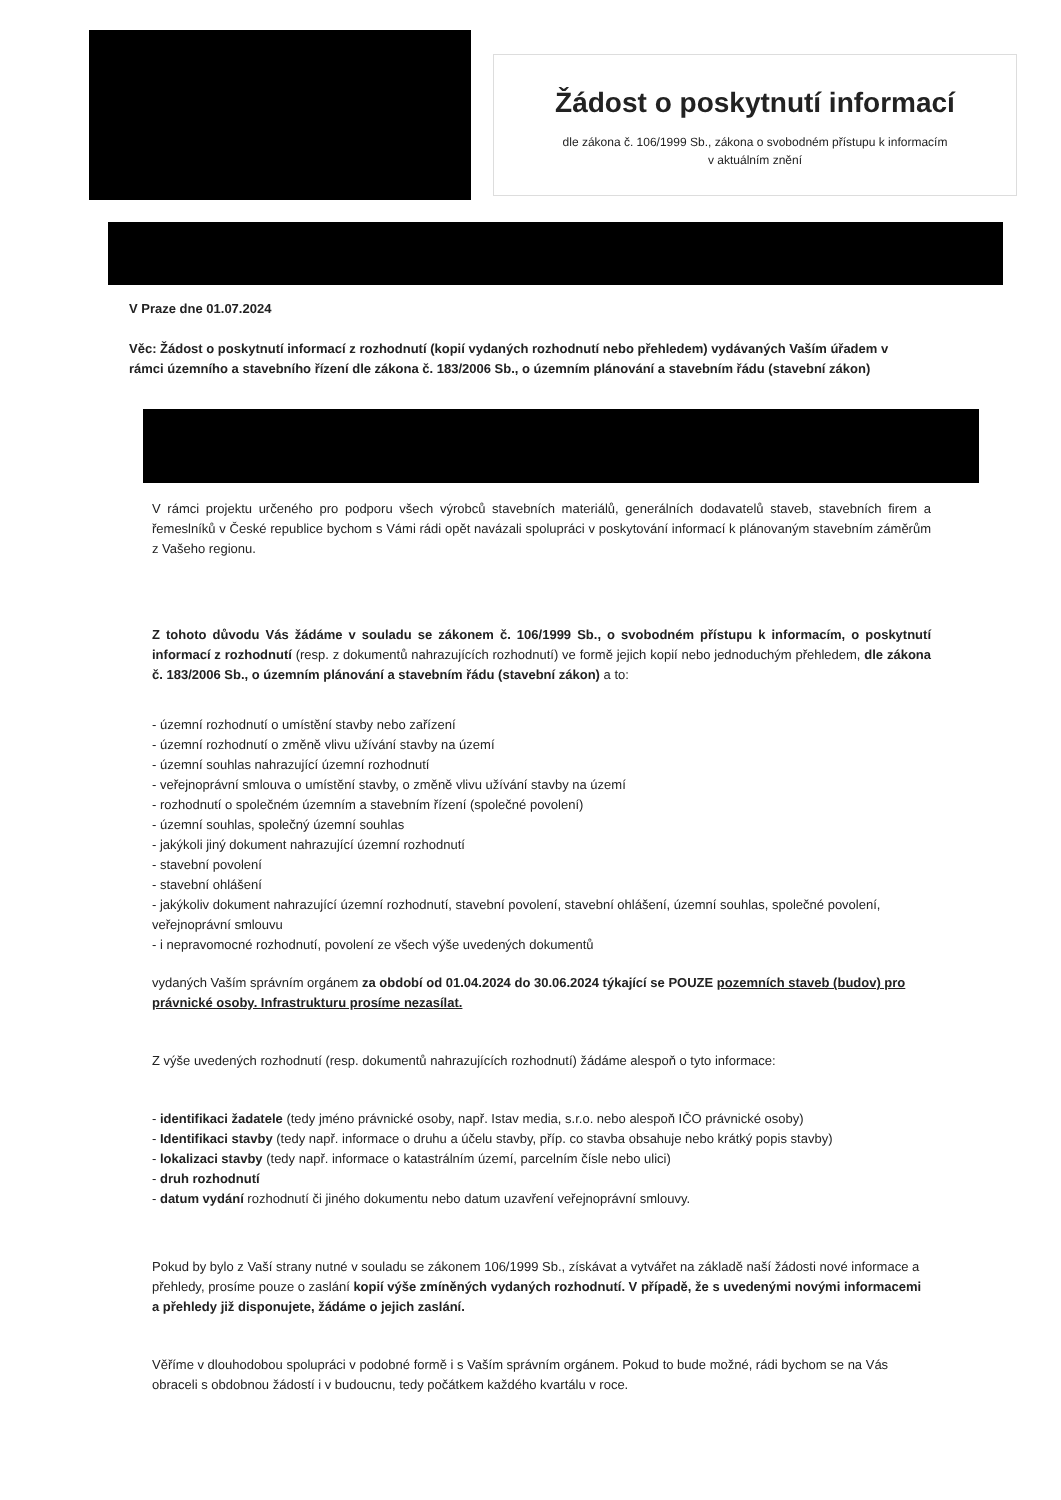Žádost o poskytnutí informací
dle zákona č. 106/1999 Sb., zákona o svobodném přístupu k informacím
v aktuálním znění
V Praze dne 01.07.2024
Věc: Žádost o poskytnutí informací z rozhodnutí (kopií vydaných rozhodnutí nebo přehledem) vydávaných Vaším úřadem v rámci územního a stavebního řízení dle zákona č. 183/2006 Sb., o územním plánování a stavebním řádu (stavební zákon)
V rámci projektu určeného pro podporu všech výrobců stavebních materiálů, generálních dodavatelů staveb, stavebních firem a řemeslníků v České republice bychom s Vámi rádi opět navázali spolupráci v poskytování informací k plánovaným stavebním záměrům z Vašeho regionu.
Z tohoto důvodu Vás žádáme v souladu se zákonem č. 106/1999 Sb., o svobodném přístupu k informacím, o poskytnutí informací z rozhodnutí (resp. z dokumentů nahrazujících rozhodnutí) ve formě jejich kopií nebo jednoduchým přehledem, dle zákona č. 183/2006 Sb., o územním plánování a stavebním řádu (stavební zákon) a to:
- územní rozhodnutí o umístění stavby nebo zařízení
- územní rozhodnutí o změně vlivu užívání stavby na území
- územní souhlas nahrazující územní rozhodnutí
- veřejnoprávní smlouva o umístění stavby, o změně vlivu užívání stavby na území
- rozhodnutí o společném územním a stavebním řízení (společné povolení)
- územní souhlas, společný územní souhlas
- jakýkoli jiný dokument nahrazující územní rozhodnutí
- stavební povolení
- stavební ohlášení
- jakýkoliv dokument nahrazující územní rozhodnutí, stavební povolení, stavební ohlášení, územní souhlas, společné povolení, veřejnoprávní smlouvu
- i nepravomocné rozhodnutí, povolení ze všech výše uvedených dokumentů
vydaných Vaším správním orgánem za období od 01.04.2024 do 30.06.2024 týkající se POUZE pozemních staveb (budov) pro právnické osoby. Infrastrukturu prosíme nezasílat.
Z výše uvedených rozhodnutí (resp. dokumentů nahrazujících rozhodnutí) žádáme alespoň o tyto informace:
- identifikaci žadatele (tedy jméno právnické osoby, např. Istav media, s.r.o. nebo alespoň IČO právnické osoby)
- Identifikaci stavby (tedy např. informace o druhu a účelu stavby, příp. co stavba obsahuje nebo krátký popis stavby)
- lokalizaci stavby (tedy např. informace o katastrálním území, parcelním čísle nebo ulici)
- druh rozhodnutí
- datum vydání rozhodnutí či jiného dokumentu nebo datum uzavření veřejnoprávní smlouvy.
Pokud by bylo z Vaší strany nutné v souladu se zákonem 106/1999 Sb., získávat a vytvářet na základě naší žádosti nové informace a přehledy, prosíme pouze o zaslání kopií výše zmíněných vydaných rozhodnutí. V případě, že s uvedenými novými informacemi a přehledy již disponujete, žádáme o jejich zaslání.
Věříme v dlouhodobou spolupráci v podobné formě i s Vaším správním orgánem. Pokud to bude možné, rádi bychom se na Vás obraceli s obdobnou žádostí i v budoucnu, tedy počátkem každého kvartálu v roce.